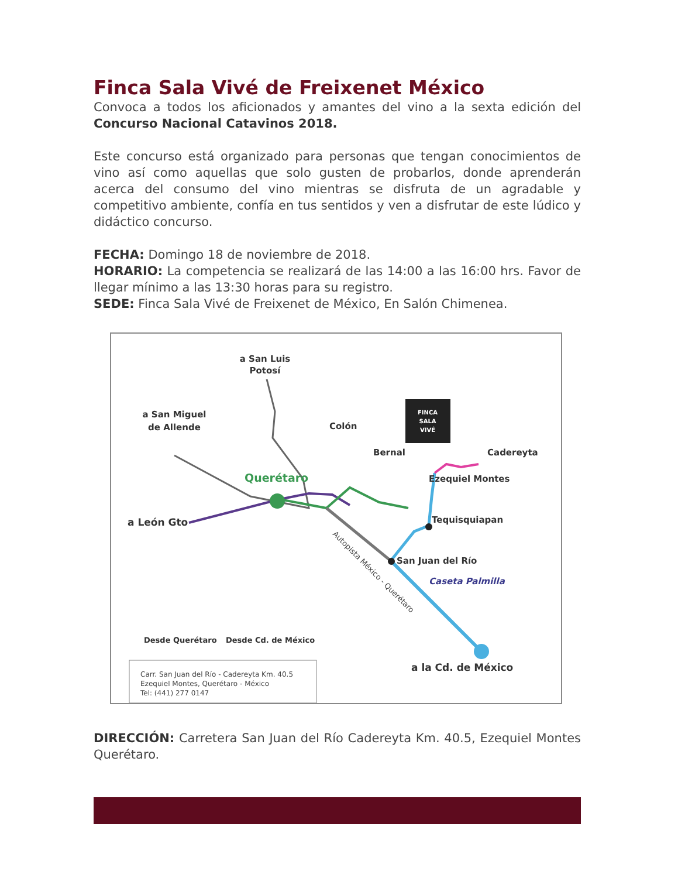Finca Sala Vivé de Freixenet México
Convoca a todos los aficionados y amantes del vino a la sexta edición del Concurso Nacional Catavinos 2018.
Este concurso está organizado para personas que tengan conocimientos de vino así como aquellas que solo gusten de probarlos, donde aprenderán acerca del consumo del vino mientras se disfruta de un agradable y competitivo ambiente, confía en tus sentidos y ven a disfrutar de este lúdico y didáctico concurso.
FECHA: Domingo 18 de noviembre de 2018.
HORARIO: La competencia se realizará de las 14:00 a las 16:00 hrs. Favor de llegar mínimo a las 13:30 horas para su registro.
SEDE: Finca Sala Vivé de Freixenet de México, En Salón Chimenea.
FINCA
SALA
VIVÉ
a San Luis
Potosí
a San Miguel
de Allende
Colón
Bernal
Cadereyta
Querétaro
Ezequiel Montes
a León Gto
Tequisquiapan
San Juan del Río
Caseta Palmilla
Autopista México - Querétaro
a la Cd. de México
Desde Querétaro
Desde Cd. de México
Carr. San Juan del Río - Cadereyta Km. 40.5
Ezequiel Montes, Querétaro - México
Tel: (441) 277 0147
DIRECCIÓN: Carretera San Juan del Río Cadereyta Km. 40.5, Ezequiel Montes Querétaro.